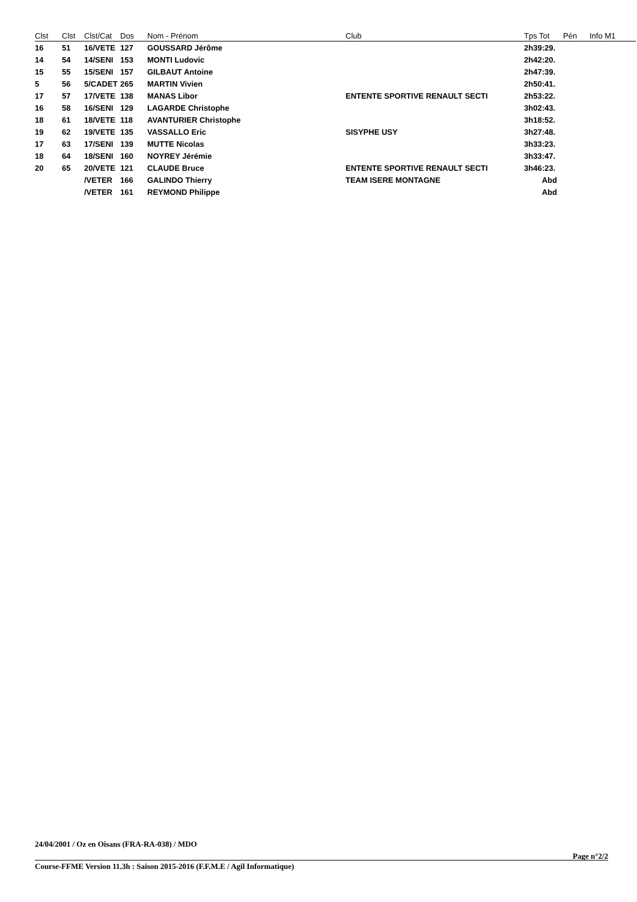| Clst | Clst | Clst/Cat | Dos | Nom - Prénom | Club | Tps Tot | Pén | Info M1 |
| --- | --- | --- | --- | --- | --- | --- | --- | --- |
| 16 | 51 | 16/VETE | 127 | GOUSSARD Jérôme | | 2h39:29. | | |
| 14 | 54 | 14/SENI | 153 | MONTI Ludovic | | 2h42:20. | | |
| 15 | 55 | 15/SENI | 157 | GILBAUT Antoine | | 2h47:39. | | |
| 5 | 56 | 5/CADET | 265 | MARTIN Vivien | | 2h50:41. | | |
| 17 | 57 | 17/VETE | 138 | MANAS Libor | ENTENTE SPORTIVE RENAULT SECTI | 2h53:22. | | |
| 16 | 58 | 16/SENI | 129 | LAGARDE Christophe | | 3h02:43. | | |
| 18 | 61 | 18/VETE | 118 | AVANTURIER Christophe | | 3h18:52. | | |
| 19 | 62 | 19/VETE | 135 | VASSALLO Eric | SISYPHE USY | 3h27:48. | | |
| 17 | 63 | 17/SENI | 139 | MUTTE Nicolas | | 3h33:23. | | |
| 18 | 64 | 18/SENI | 160 | NOYREY Jérémie | | 3h33:47. | | |
| 20 | 65 | 20/VETE | 121 | CLAUDE Bruce | ENTENTE SPORTIVE RENAULT SECTI | 3h46:23. | | |
| | | /VETER | 166 | GALINDO Thierry | TEAM ISERE MONTAGNE | Abd | | |
| | | /VETER | 161 | REYMOND Philippe | | Abd | | |
24/04/2001 / Oz en Oisans (FRA-RA-038) / MDO
Page n°2/2
Course-FFME Version 11.3h : Saison 2015-2016 (F.F.M.E / Agil Informatique)